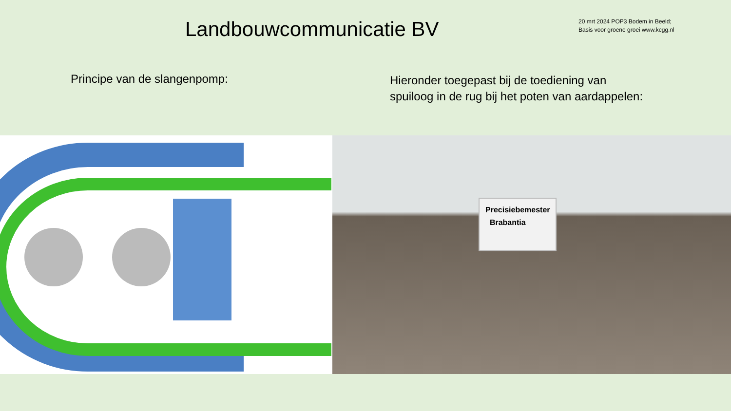Landbouwcommunicatie BV
20 mrt 2024 POP3 Bodem in Beeld;
Basis voor groene groei www.kcgg.nl
Principe van de slangenpomp:
Hieronder toegepast bij de toediening van
spuiloog in de rug bij het poten van aardappelen:
Precisiebemester
Brabantia